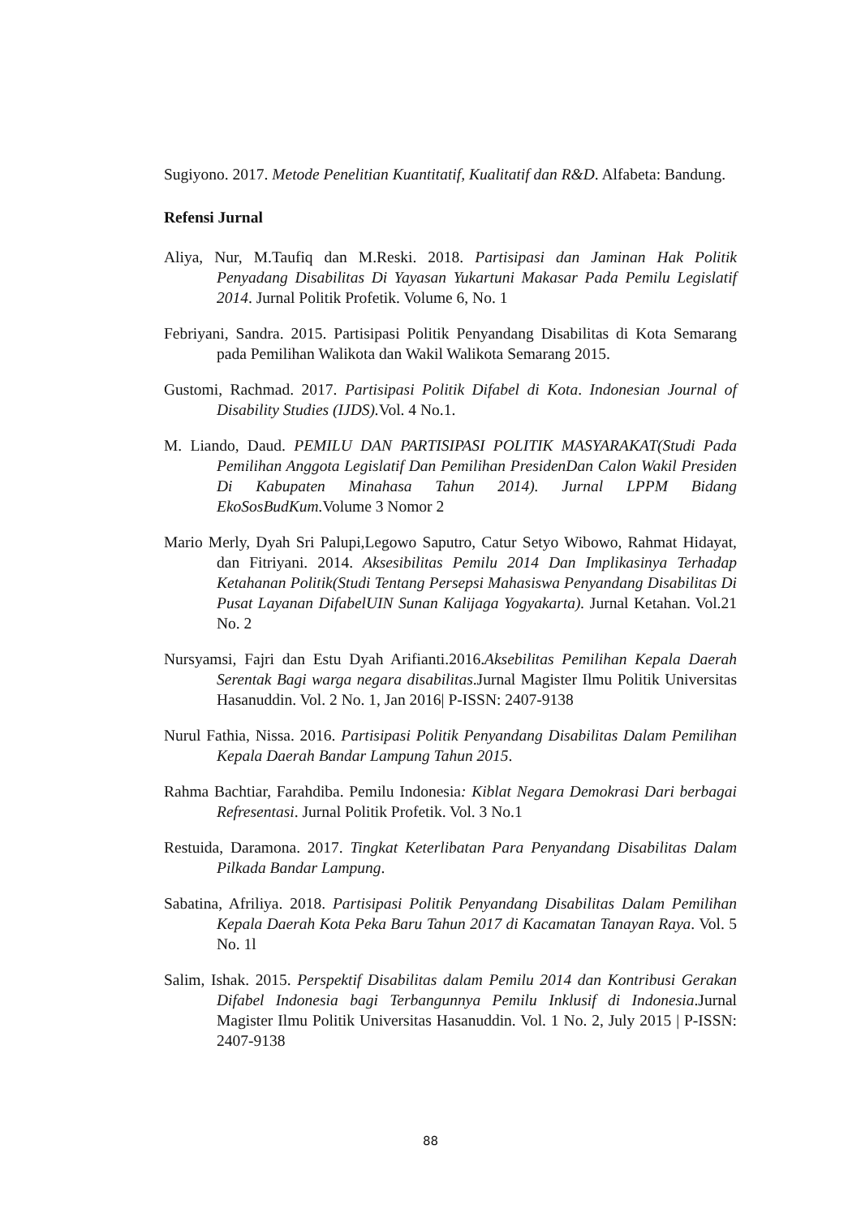Sugiyono. 2017. Metode Penelitian Kuantitatif, Kualitatif dan R&D. Alfabeta: Bandung.
Refensi Jurnal
Aliya, Nur, M.Taufiq dan M.Reski. 2018. Partisipasi dan Jaminan Hak Politik Penyadang Disabilitas Di Yayasan Yukartuni Makasar Pada Pemilu Legislatif 2014. Jurnal Politik Profetik. Volume 6, No. 1
Febriyani, Sandra. 2015. Partisipasi Politik Penyandang Disabilitas di Kota Semarang pada Pemilihan Walikota dan Wakil Walikota Semarang 2015.
Gustomi, Rachmad. 2017. Partisipasi Politik Difabel di Kota. Indonesian Journal of Disability Studies (IJDS). Vol. 4 No.1.
M. Liando, Daud. PEMILU DAN PARTISIPASI POLITIK MASYARAKAT(Studi Pada Pemilihan Anggota Legislatif Dan Pemilihan PresidenDan Calon Wakil Presiden Di Kabupaten Minahasa Tahun 2014). Jurnal LPPM Bidang EkoSosBudKum. Volume 3 Nomor 2
Mario Merly, Dyah Sri Palupi,Legowo Saputro, Catur Setyo Wibowo, Rahmat Hidayat, dan Fitriyani. 2014. Aksesibilitas Pemilu 2014 Dan Implikasinya Terhadap Ketahanan Politik(Studi Tentang Persepsi Mahasiswa Penyandang Disabilitas Di Pusat Layanan DifabelUIN Sunan Kalijaga Yogyakarta). Jurnal Ketahan. Vol.21 No. 2
Nursyamsi, Fajri dan Estu Dyah Arifianti.2016.Aksebilitas Pemilihan Kepala Daerah Serentak Bagi warga negara disabilitas.Jurnal Magister Ilmu Politik Universitas Hasanuddin. Vol. 2 No. 1, Jan 2016| P-ISSN: 2407-9138
Nurul Fathia, Nissa. 2016. Partisipasi Politik Penyandang Disabilitas Dalam Pemilihan Kepala Daerah Bandar Lampung Tahun 2015.
Rahma Bachtiar, Farahdiba. Pemilu Indonesia: Kiblat Negara Demokrasi Dari berbagai Refresentasi. Jurnal Politik Profetik. Vol. 3 No.1
Restuida, Daramona. 2017. Tingkat Keterlibatan Para Penyandang Disabilitas Dalam Pilkada Bandar Lampung.
Sabatina, Afriliya. 2018. Partisipasi Politik Penyandang Disabilitas Dalam Pemilihan Kepala Daerah Kota Peka Baru Tahun 2017 di Kacamatan Tanayan Raya. Vol. 5 No. 1l
Salim, Ishak. 2015. Perspektif Disabilitas dalam Pemilu 2014 dan Kontribusi Gerakan Difabel Indonesia bagi Terbangunnya Pemilu Inklusif di Indonesia.Jurnal Magister Ilmu Politik Universitas Hasanuddin. Vol. 1 No. 2, July 2015 | P-ISSN: 2407-9138
88